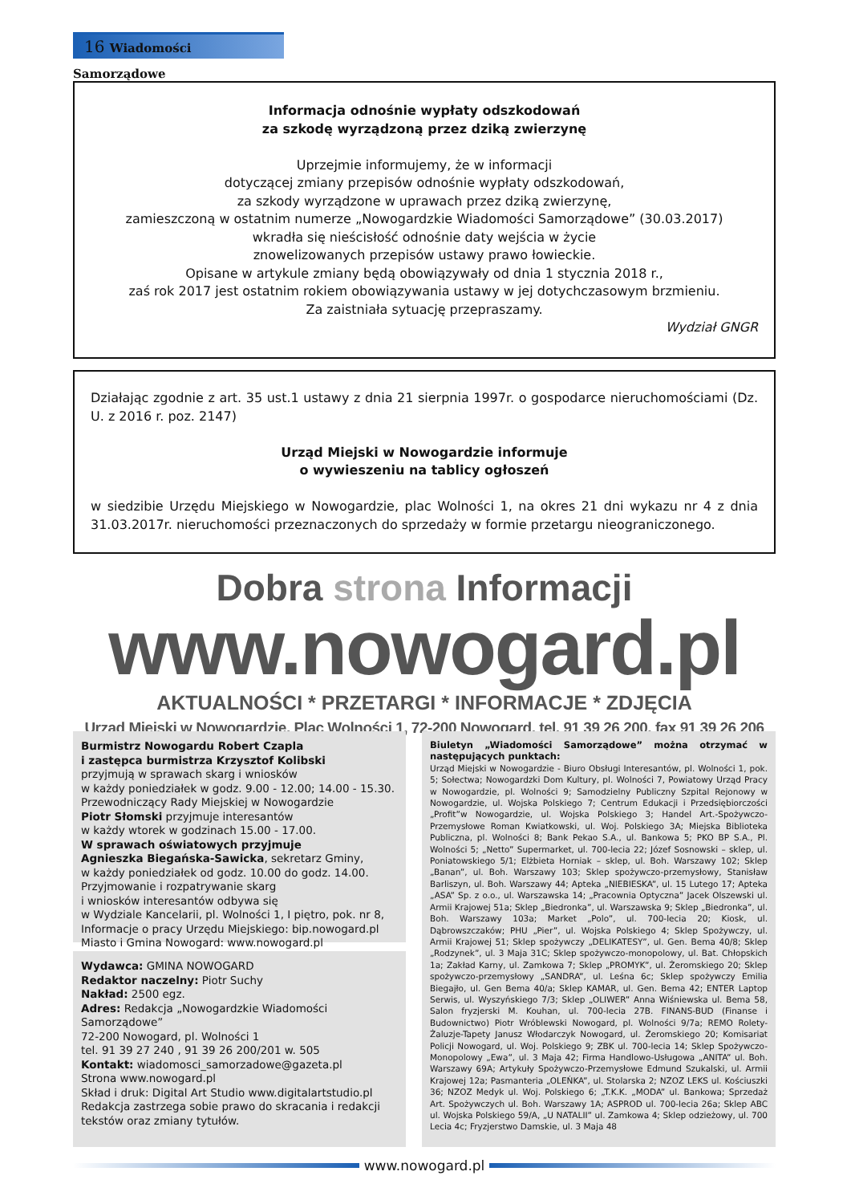16 Wiadomości Samorządowe
Informacja odnośnie wypłaty odszkodowań
za szkodę wyrządzoną przez dziką zwierzynę
Uprzejmie informujemy, że w informacji
dotyczącej zmiany przepisów odnośnie wypłaty odszkodowań,
za szkody wyrządzone w uprawach przez dziką zwierzynę,
zamieszczoną w ostatnim numerze „Nowogardzkie Wiadomości Samorządowe” (30.03.2017)
wkradła się nieścisłość odnośnie daty wejścia w życie
znowelizowanych przepisów ustawy prawo łowieckie.
Opisane w artykule zmiany będą obowiązywały od dnia 1 stycznia 2018 r.,
zaś rok 2017 jest ostatnim rokiem obowiązywania ustawy w jej dotychczasowym brzmieniu.
Za zaistniała sytuację przepraszamy.
Wydział GNGR
Działając zgodnie z art. 35 ust.1 ustawy z dnia 21 sierpnia 1997r. o gospodarce nieruchomościami (Dz. U. z 2016 r. poz. 2147)
Urząd Miejski w Nowogardzie informuje
o wywieszeniu na tablicy ogłoszeń
w siedzibie Urzędu Miejskiego w Nowogardzie, plac Wolności 1, na okres 21 dni wykazu nr 4 z dnia 31.03.2017r. nieruchomości przeznaczonych do sprzedaży w formie przetargu nieograniczonego.
Dobra strona Informacji
www.nowogard.pl
AKTUALNOŚCI * PRZETARGI * INFORMACJE * ZDJĘCIA
Urząd Miejski w Nowogardzie, Plac Wolności 1, 72-200 Nowogard, tel. 91 39 26 200, fax 91 39 26 206
Burmistrz Nowogardu Robert Czapla
i zastępca burmistrza Krzysztof Kolibski
przyjmują w sprawach skarg i wniosków
w każdy poniedziałek w godz. 9.00 - 12.00; 14.00 - 15.30.
Przewodniczący Rady Miejskiej w Nowogardzie
Piotr Słomski przyjmuje interesantów
w każdy wtorek w godzinach 15.00 - 17.00.
W sprawach oświatowych przyjmuje
Agnieszka Biegańska-Sawicka, sekretarz Gminy,
w każdy poniedziałek od godz. 10.00 do godz. 14.00.
Przyjmowanie i rozpatrywanie skarg
i wniosków interesantów odbywa się
w Wydziale Kancelarii, pl. Wolności 1, I piętro, pok. nr 8,
Informacje o pracy Urzędu Miejskiego: bip.nowogard.pl
Miasto i Gmina Nowogard: www.nowogard.pl
Wydawca: GMINA NOWOGARD
Redaktor naczelny: Piotr Suchy
Nakład: 2500 egz.
Adres: Redakcja „Nowogardzkie Wiadomości Samorządowe”
72-200 Nowogard, pl. Wolności 1
tel. 91 39 27 240 , 91 39 26 200/201 w. 505
Kontakt: wiadomosci_samorzadowe@gazeta.pl
Strona www.nowogard.pl
Skład i druk: Digital Art Studio www.digitalartstudio.pl
Redakcja zastrzega sobie prawo do skracania i redakcji tekstów oraz zmiany tytułów.
Biuletyn „Wiadomości Samorządowe” można otrzymać w następujących punktach:
Urząd Miejski w Nowogardzie - Biuro Obsługi Interesantów, pl. Wolności 1, pok. 5; Sołectwa; Nowogardzki Dom Kultury, pl. Wolności 7, Powiatowy Urząd Pracy w Nowogardzie, pl. Wolności 9; Samodzielny Publiczny Szpital Rejonowy w Nowogardzie, ul. Wojska Polskiego 7; Centrum Edukacji i Przedsiębiorczości „Profit”w Nowogardzie, ul. Wojska Polskiego 3; Handel Art.-Spożywczo-Przemysłowe Roman Kwiatkowski, ul. Woj. Polskiego 3A; Miejska Biblioteka Publiczna, pl. Wolności 8; Bank Pekao S.A., ul. Bankowa 5; PKO BP S.A., Pl. Wolności 5; „Netto” Supermarket, ul. 700-lecia 22; Józef Sosnowski – sklep, ul. Poniatowskiego 5/1; Elżbieta Horniak – sklep, ul. Boh. Warszawy 102; Sklep „Banan”, ul. Boh. Warszawy 103; Sklep spożywczo-przemysłowy, Stanisław Barliszyn, ul. Boh. Warszawy 44; Apteka „NIEBIESKA”, ul. 15 Lutego 17; Apteka „ASA” Sp. z o.o., ul. Warszawska 14; „Pracownia Optyczna” Jacek Olszewski ul. Armii Krajowej 51a; Sklep „Biedronka”, ul. Warszawska 9; Sklep „Biedronka”, ul. Boh. Warszawy 103a; Market „Polo”, ul. 700-lecia 20; Kiosk, ul. Dąbrowszczaków; PHU „Pier”, ul. Wojska Polskiego 4; Sklep Spożywczy, ul. Armii Krajowej 51; Sklep spożywczy „DELIKATESY”, ul. Gen. Bema 40/8; Sklep „Rodzynek”, ul. 3 Maja 31C; Sklep spożywczo-monopolowy, ul. Bat. Chłopskich 1a; Zakład Karny, ul. Zamkowa 7; Sklep „PROMYK”, ul. Żeromskiego 20; Sklep spożywczo-przemysłowy „SANDRA”, ul. Leśna 6c; Sklep spożywczy Emilia Biegajło, ul. Gen Bema 40/a; Sklep KAMAR, ul. Gen. Bema 42; ENTER Laptop Serwis, ul. Wyszyńskiego 7/3; Sklep „OLIWER” Anna Wiśniewska ul. Bema 58, Salon fryzjerski M. Kouhan, ul. 700-lecia 27B. FINANS-BUD (Finanse i Budownictwo) Piotr Wróblewski Nowogard, pl. Wolności 9/7a; REMO Rolety-Żaluzje-Tapety Janusz Włodarczyk Nowogard, ul. Żeromskiego 20; Komisariat Policji Nowogard, ul. Woj. Polskiego 9; ZBK ul. 700-lecia 14; Sklep Spożywczo-Monopolowy „Ewa”, ul. 3 Maja 42; Firma Handlowo-Usługowa „ANITA” ul. Boh. Warszawy 69A; Artykuły Spożywczo-Przemysłowe Edmund Szukalski, ul. Armii Krajowej 12a; Pasmanteria „OLEŃKA”, ul. Stolarska 2; NZOZ LEKS ul. Kościuszki 36; NZOZ Medyk ul. Woj. Polskiego 6; „T.K.K. „MODA” ul. Bankowa; Sprzedaż Art. Spożywczych ul. Boh. Warszawy 1A; ASPROD ul. 700-lecia 26a; Sklep ABC ul. Wojska Polskiego 59/A, „U NATALII” ul. Zamkowa 4; Sklep odzieżowy, ul. 700 Lecia 4c; Fryzjerstwo Damskie, ul. 3 Maja 48
www.nowogard.pl